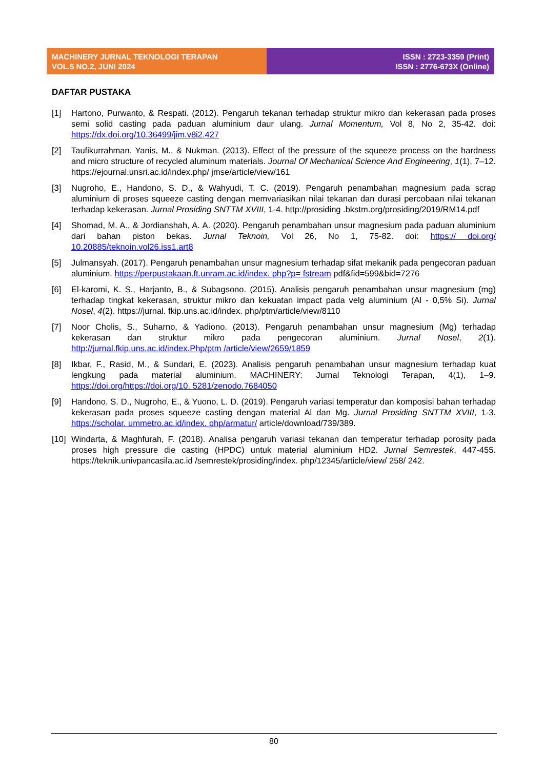MACHINERY JURNAL TEKNOLOGI TERAPAN
VOL.5 NO.2, JUNI 2024
ISSN : 2723-3359 (Print)
ISSN : 2776-673X (Online)
DAFTAR PUSTAKA
[1] Hartono, Purwanto, & Respati. (2012). Pengaruh tekanan terhadap struktur mikro dan kekerasan pada proses semi solid casting pada paduan aluminium daur ulang. Jurnal Momentum, Vol 8, No 2, 35-42. doi: https://dx.doi.org/10.36499/jim.v8i2.427
[2] Taufikurrahman, Yanis, M., & Nukman. (2013). Effect of the pressure of the squeeze process on the hardness and micro structure of recycled aluminum materials. Journal Of Mechanical Science And Engineering, 1(1), 7–12. https://ejournal.unsri.ac.id/index.php/ jmse/article/view/161
[3] Nugroho, E., Handono, S. D., & Wahyudi, T. C. (2019). Pengaruh penambahan magnesium pada scrap aluminium di proses squeeze casting dengan memvariasikan nilai tekanan dan durasi percobaan nilai tekanan terhadap kekerasan. Jurnal Prosiding SNTTM XVIII, 1-4. http://prosiding .bkstm.org/prosiding/2019/RM14.pdf
[4] Shomad, M. A., & Jordianshah, A. A. (2020). Pengaruh penambahan unsur magnesium pada paduan aluminium dari bahan piston bekas. Jurnal Teknoin, Vol 26, No 1, 75-82. doi: https:// doi.org/ 10.20885/teknoin.vol26.iss1.art8
[5] Julmansyah. (2017). Pengaruh penambahan unsur magnesium terhadap sifat mekanik pada pengecoran paduan aluminium. https://perpustakaan.ft.unram.ac.id/index. php?p= fstream pdf&fid=599&bid=7276
[6] El-karomi, K. S., Harjanto, B., & Subagsono. (2015). Analisis pengaruh penambahan unsur magnesium (mg) terhadap tingkat kekerasan, struktur mikro dan kekuatan impact pada velg aluminium (Al - 0,5% Si). Jurnal Nosel, 4(2). https://jurnal. fkip.uns.ac.id/index. php/ptm/article/view/8110
[7] Noor Cholis, S., Suharno, & Yadiono. (2013). Pengaruh penambahan unsur magnesium (Mg) terhadap kekerasan dan struktur mikro pada pengecoran aluminium. Jurnal Nosel, 2(1). http://jurnal.fkip.uns.ac.id/index.Php/ptm /article/view/2659/1859
[8] Ikbar, F., Rasid, M., & Sundari, E. (2023). Analisis pengaruh penambahan unsur magnesium terhadap kuat lengkung pada material aluminium. MACHINERY: Jurnal Teknologi Terapan, 4(1), 1–9. https://doi.org/https://doi.org/10. 5281/zenodo.7684050
[9] Handono, S. D., Nugroho, E., & Yuono, L. D. (2019). Pengaruh variasi temperatur dan komposisi bahan terhadap kekerasan pada proses squeeze casting dengan material Al dan Mg. Jurnal Prosiding SNTTM XVIII, 1-3. https://scholar. ummetro.ac.id/index. php/armatur/ article/download/739/389.
[10]
Windarta, & Maghfurah, F. (2018). Analisa pengaruh variasi tekanan dan temperatur terhadap porosity pada proses high pressure die casting (HPDC) untuk material aluminium HD2. Jurnal Semrestek, 447-455. https://teknik.univpancasila.ac.id /semrestek/prosiding/index. php/12345/article/view/ 258/ 242.
80